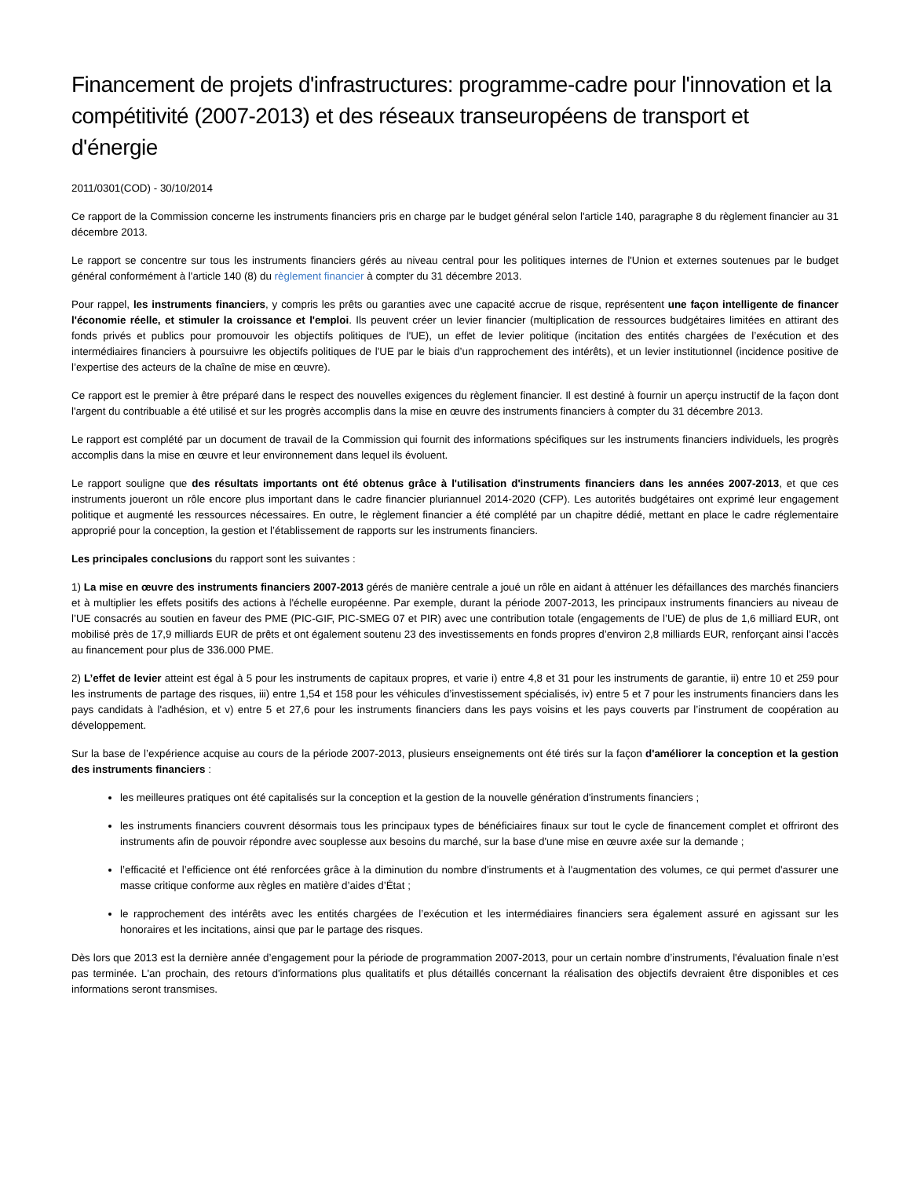Financement de projets d'infrastructures: programme-cadre pour l'innovation et la compétitivité (2007-2013) et des réseaux transeuropéens de transport et d'énergie
2011/0301(COD) - 30/10/2014
Ce rapport de la Commission concerne les instruments financiers pris en charge par le budget général selon l'article 140, paragraphe 8 du règlement financier au 31 décembre 2013.
Le rapport se concentre sur tous les instruments financiers gérés au niveau central pour les politiques internes de l'Union et externes soutenues par le budget général conformément à l'article 140 (8) du règlement financier à compter du 31 décembre 2013.
Pour rappel, les instruments financiers, y compris les prêts ou garanties avec une capacité accrue de risque, représentent une façon intelligente de financer l'économie réelle, et stimuler la croissance et l'emploi. Ils peuvent créer un levier financier (multiplication de ressources budgétaires limitées en attirant des fonds privés et publics pour promouvoir les objectifs politiques de l'UE), un effet de levier politique (incitation des entités chargées de l’exécution et des intermédiaires financiers à poursuivre les objectifs politiques de l'UE par le biais d’un rapprochement des intérêts), et un levier institutionnel (incidence positive de l’expertise des acteurs de la chaîne de mise en œuvre).
Ce rapport est le premier à être préparé dans le respect des nouvelles exigences du règlement financier. Il est destiné à fournir un aperçu instructif de la façon dont l'argent du contribuable a été utilisé et sur les progrès accomplis dans la mise en œuvre des instruments financiers à compter du 31 décembre 2013.
Le rapport est complété par un document de travail de la Commission qui fournit des informations spécifiques sur les instruments financiers individuels, les progrès accomplis dans la mise en œuvre et leur environnement dans lequel ils évoluent.
Le rapport souligne que des résultats importants ont été obtenus grâce à l'utilisation d'instruments financiers dans les années 2007-2013, et que ces instruments joueront un rôle encore plus important dans le cadre financier pluriannuel 2014-2020 (CFP). Les autorités budgétaires ont exprimé leur engagement politique et augmenté les ressources nécessaires. En outre, le règlement financier a été complété par un chapitre dédié, mettant en place le cadre réglementaire approprié pour la conception, la gestion et l’établissement de rapports sur les instruments financiers.
Les principales conclusions du rapport sont les suivantes :
1) La mise en œuvre des instruments financiers 2007-2013 gérés de manière centrale a joué un rôle en aidant à atténuer les défaillances des marchés financiers et à multiplier les effets positifs des actions à l'échelle européenne. Par exemple, durant la période 2007-2013, les principaux instruments financiers au niveau de l’UE consacrés au soutien en faveur des PME (PIC-GIF, PIC-SMEG 07 et PIR) avec une contribution totale (engagements de l’UE) de plus de 1,6 milliard EUR, ont mobilisé près de 17,9 milliards EUR de prêts et ont également soutenu 23 des investissements en fonds propres d’environ 2,8 milliards EUR, renforçant ainsi l’accès au financement pour plus de 336.000 PME.
2) L’effet de levier atteint est égal à 5 pour les instruments de capitaux propres, et varie i) entre 4,8 et 31 pour les instruments de garantie, ii) entre 10 et 259 pour les instruments de partage des risques, iii) entre 1,54 et 158 pour les véhicules d’investissement spécialisés, iv) entre 5 et 7 pour les instruments financiers dans les pays candidats à l'adhésion, et v) entre 5 et 27,6 pour les instruments financiers dans les pays voisins et les pays couverts par l’instrument de coopération au développement.
Sur la base de l’expérience acquise au cours de la période 2007-2013, plusieurs enseignements ont été tirés sur la façon d'améliorer la conception et la gestion des instruments financiers :
les meilleures pratiques ont été capitalisés sur la conception et la gestion de la nouvelle génération d'instruments financiers ;
les instruments financiers couvrent désormais tous les principaux types de bénéficiaires finaux sur tout le cycle de financement complet et offriront des instruments afin de pouvoir répondre avec souplesse aux besoins du marché, sur la base d'une mise en œuvre axée sur la demande ;
l’efficacité et l’efficience ont été renforcées grâce à la diminution du nombre d'instruments et à l'augmentation des volumes, ce qui permet d'assurer une masse critique conforme aux règles en matière d’aides d’État ;
le rapprochement des intérêts avec les entités chargées de l’exécution et les intermédiaires financiers sera également assuré en agissant sur les honoraires et les incitations, ainsi que par le partage des risques.
Dès lors que 2013 est la dernière année d’engagement pour la période de programmation 2007-2013, pour un certain nombre d’instruments, l'évaluation finale n’est pas terminée. L'an prochain, des retours d'informations plus qualitatifs et plus détaillés concernant la réalisation des objectifs devraient être disponibles et ces informations seront transmises.